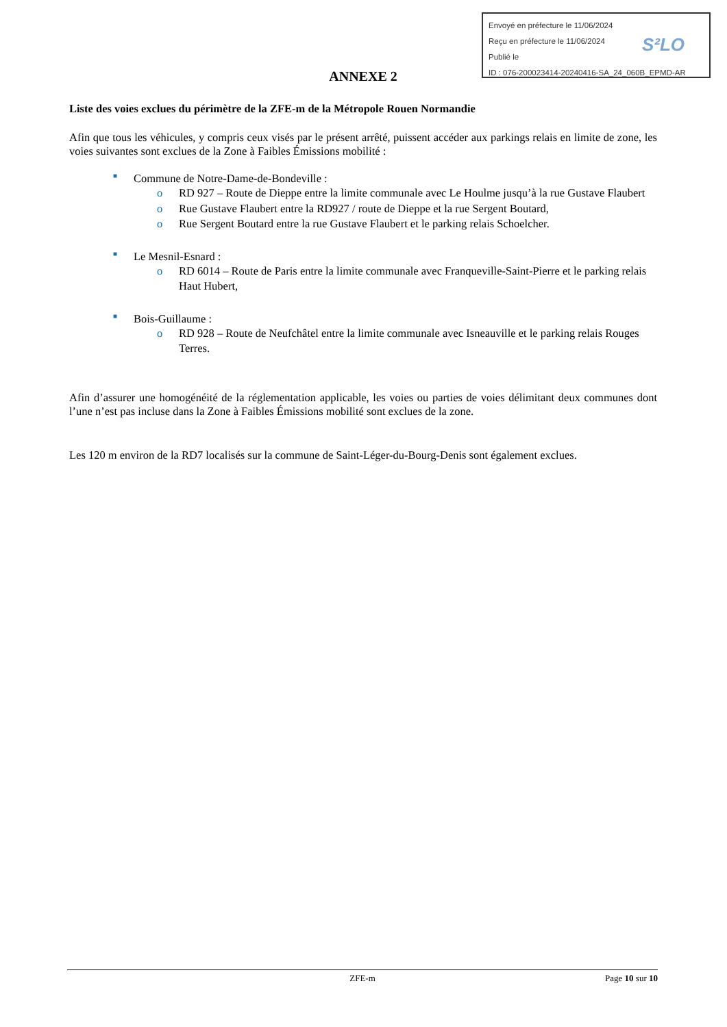Envoyé en préfecture le 11/06/2024
Reçu en préfecture le 11/06/2024
Publié le
ID : 076-200023414-20240416-SA_24_060B_EPMD-AR
S²LO
ANNEXE 2
Liste des voies exclues du périmètre de la ZFE-m de la Métropole Rouen Normandie
Afin que tous les véhicules, y compris ceux visés par le présent arrêté, puissent accéder aux parkings relais en limite de zone, les voies suivantes sont exclues de la Zone à Faibles Émissions mobilité :
■ Commune de Notre-Dame-de-Bondeville :
o RD 927 – Route de Dieppe entre la limite communale avec Le Houlme jusqu’à la rue Gustave Flaubert
o Rue Gustave Flaubert entre la RD927 / route de Dieppe et la rue Sergent Boutard,
o Rue Sergent Boutard entre la rue Gustave Flaubert et le parking relais Schoelcher.
■ Le Mesnil-Esnard :
o RD 6014 – Route de Paris entre la limite communale avec Franqueville-Saint-Pierre et le parking relais Haut Hubert,
■ Bois-Guillaume :
o RD 928 – Route de Neufchâtel entre la limite communale avec Isneauville et le parking relais Rouges Terres.
Afin d’assurer une homogénéité de la réglementation applicable, les voies ou parties de voies délimitant deux communes dont l’une n’est pas incluse dans la Zone à Faibles Émissions mobilité sont exclues de la zone.
Les 120 m environ de la RD7 localisés sur la commune de Saint-Léger-du-Bourg-Denis sont également exclues.
ZFE-m Page 10 sur 10